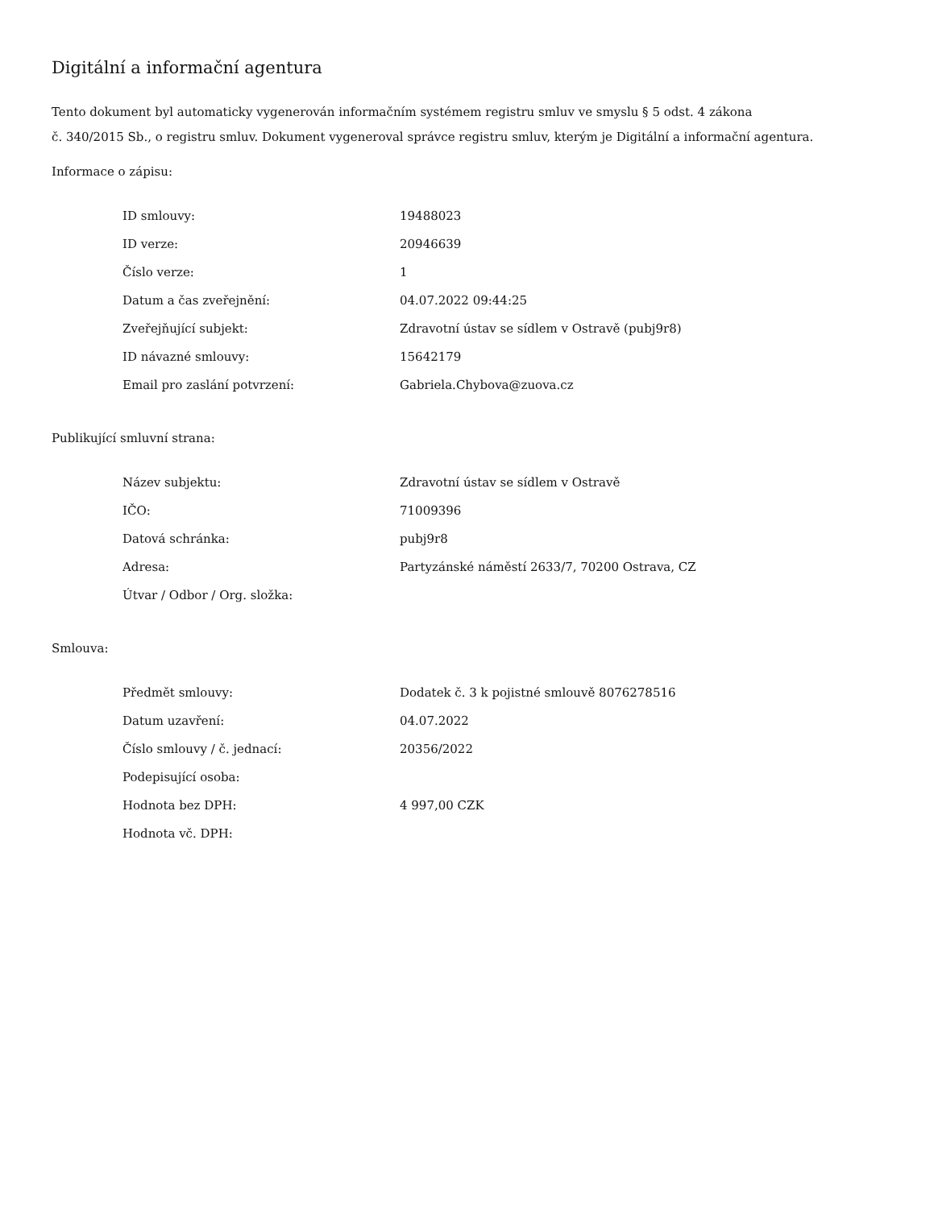Digitální a informační agentura
Tento dokument byl automaticky vygenerován informačním systémem registru smluv ve smyslu § 5 odst. 4 zákona
č. 340/2015 Sb., o registru smluv. Dokument vygeneroval správce registru smluv, kterým je Digitální a informační agentura.
Informace o zápisu:
| ID smlouvy: | 19488023 |
| ID verze: | 20946639 |
| Číslo verze: | 1 |
| Datum a čas zveřejnění: | 04.07.2022 09:44:25 |
| Zveřejňující subjekt: | Zdravotní ústav se sídlem v Ostravě (pubj9r8) |
| ID návazné smlouvy: | 15642179 |
| Email pro zaslání potvrzení: | Gabriela.Chybova@zuova.cz |
Publikující smluvní strana:
| Název subjektu: | Zdravotní ústav se sídlem v Ostravě |
| IČO: | 71009396 |
| Datová schránka: | pubj9r8 |
| Adresa: | Partyzánské náměstí 2633/7, 70200 Ostrava, CZ |
| Útvar / Odbor / Org. složka: | |
Smlouva:
| Předmět smlouvy: | Dodatek č. 3 k pojistné smlouvě 8076278516 |
| Datum uzavření: | 04.07.2022 |
| Číslo smlouvy / č. jednací: | 20356/2022 |
| Podepisující osoba: | |
| Hodnota bez DPH: | 4 997,00 CZK |
| Hodnota vč. DPH: | |